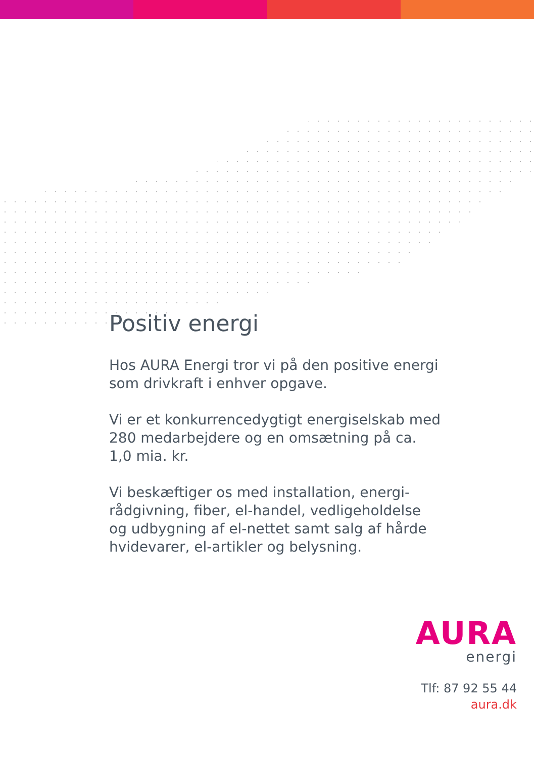Positiv energi
Hos AURA Energi tror vi på den positive energi som drivkraft i enhver opgave.
Vi er et konkurrencedygtigt energiselskab med 280 medarbejdere og en omsætning på ca. 1,0 mia. kr.
Vi beskæftiger os med installation, energi-rådgivning, fiber, el-handel, vedligeholdelse og udbygning af el-nettet samt salg af hårde hvidevarer, el-artikler og belysning.
AURA
energi
Tlf: 87 92 55 44
aura.dk